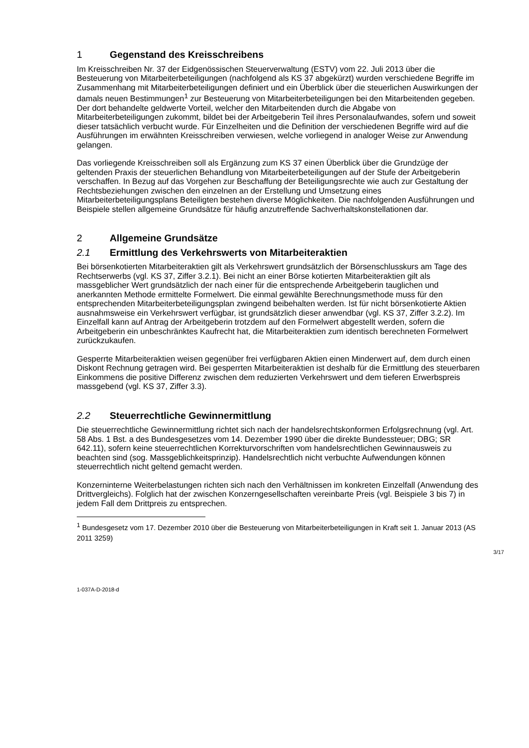1 Gegenstand des Kreisschreibens
Im Kreisschreiben Nr. 37 der Eidgenössischen Steuerverwaltung (ESTV) vom 22. Juli 2013 über die Besteuerung von Mitarbeiterbeteiligungen (nachfolgend als KS 37 abgekürzt) wurden verschiedene Begriffe im Zusammenhang mit Mitarbeiterbeteiligungen definiert und ein Überblick über die steuerlichen Auswirkungen der damals neuen Bestimmungen<sup>1</sup> zur Besteuerung von Mitarbeiterbeteiligungen bei den Mitarbeitenden gegeben. Der dort behandelte geldwerte Vorteil, welcher den Mitarbeitenden durch die Abgabe von Mitarbeiterbeteiligungen zukommt, bildet bei der Arbeitgeberin Teil ihres Personalaufwandes, sofern und soweit dieser tatsächlich verbucht wurde. Für Einzelheiten und die Definition der verschiedenen Begriffe wird auf die Ausführungen im erwähnten Kreisschreiben verwiesen, welche vorliegend in analoger Weise zur Anwendung gelangen.
Das vorliegende Kreisschreiben soll als Ergänzung zum KS 37 einen Überblick über die Grundzüge der geltenden Praxis der steuerlichen Behandlung von Mitarbeiterbeteiligungen auf der Stufe der Arbeitgeberin verschaffen. In Bezug auf das Vorgehen zur Beschaffung der Beteiligungsrechte wie auch zur Gestaltung der Rechtsbeziehungen zwischen den einzelnen an der Erstellung und Umsetzung eines Mitarbeiterbeteiligungsplans Beteiligten bestehen diverse Möglichkeiten. Die nachfolgenden Ausführungen und Beispiele stellen allgemeine Grundsätze für häufig anzutreffende Sachverhaltskonstellationen dar.
2 Allgemeine Grundsätze
2.1 Ermittlung des Verkehrswerts von Mitarbeiteraktien
Bei börsenkotierten Mitarbeiteraktien gilt als Verkehrswert grundsätzlich der Börsenschlusskurs am Tage des Rechtserwerbs (vgl. KS 37, Ziffer 3.2.1). Bei nicht an einer Börse kotierten Mitarbeiteraktien gilt als massgeblicher Wert grundsätzlich der nach einer für die entsprechende Arbeitgeberin tauglichen und anerkannten Methode ermittelte Formelwert. Die einmal gewählte Berechnungsmethode muss für den entsprechenden Mitarbeiterbeteiligungsplan zwingend beibehalten werden. Ist für nicht börsenkotierte Aktien ausnahmsweise ein Verkehrswert verfügbar, ist grundsätzlich dieser anwendbar (vgl. KS 37, Ziffer 3.2.2). Im Einzelfall kann auf Antrag der Arbeitgeberin trotzdem auf den Formelwert abgestellt werden, sofern die Arbeitgeberin ein unbeschränktes Kaufrecht hat, die Mitarbeiteraktien zum identisch berechneten Formelwert zurückzukaufen.
Gesperrte Mitarbeiteraktien weisen gegenüber frei verfügbaren Aktien einen Minderwert auf, dem durch einen Diskont Rechnung getragen wird. Bei gesperrten Mitarbeiteraktien ist deshalb für die Ermittlung des steuerbaren Einkommens die positive Differenz zwischen dem reduzierten Verkehrswert und dem tieferen Erwerbspreis massgebend (vgl. KS 37, Ziffer 3.3).
2.2 Steuerrechtliche Gewinnermittlung
Die steuerrechtliche Gewinnermittlung richtet sich nach der handelsrechtskonformen Erfolgsrechnung (vgl. Art. 58 Abs. 1 Bst. a des Bundesgesetzes vom 14. Dezember 1990 über die direkte Bundessteuer; DBG; SR 642.11), sofern keine steuerrechtlichen Korrekturvorschriften vom handelsrechtlichen Gewinnausweis zu beachten sind (sog. Massgeblichkeitsprinzip). Handelsrechtlich nicht verbuchte Aufwendungen können steuerrechtlich nicht geltend gemacht werden.
Konzerninterne Weiterbelastungen richten sich nach den Verhältnissen im konkreten Einzelfall (Anwendung des Drittvergleichs). Folglich hat der zwischen Konzerngesellschaften vereinbarte Preis (vgl. Beispiele 3 bis 7) in jedem Fall dem Drittpreis zu entsprechen.
<sup>1</sup> Bundesgesetz vom 17. Dezember 2010 über die Besteuerung von Mitarbeiterbeteiligungen in Kraft seit 1. Januar 2013 (AS 2011 3259)
3/17
1-037A-D-2018-d